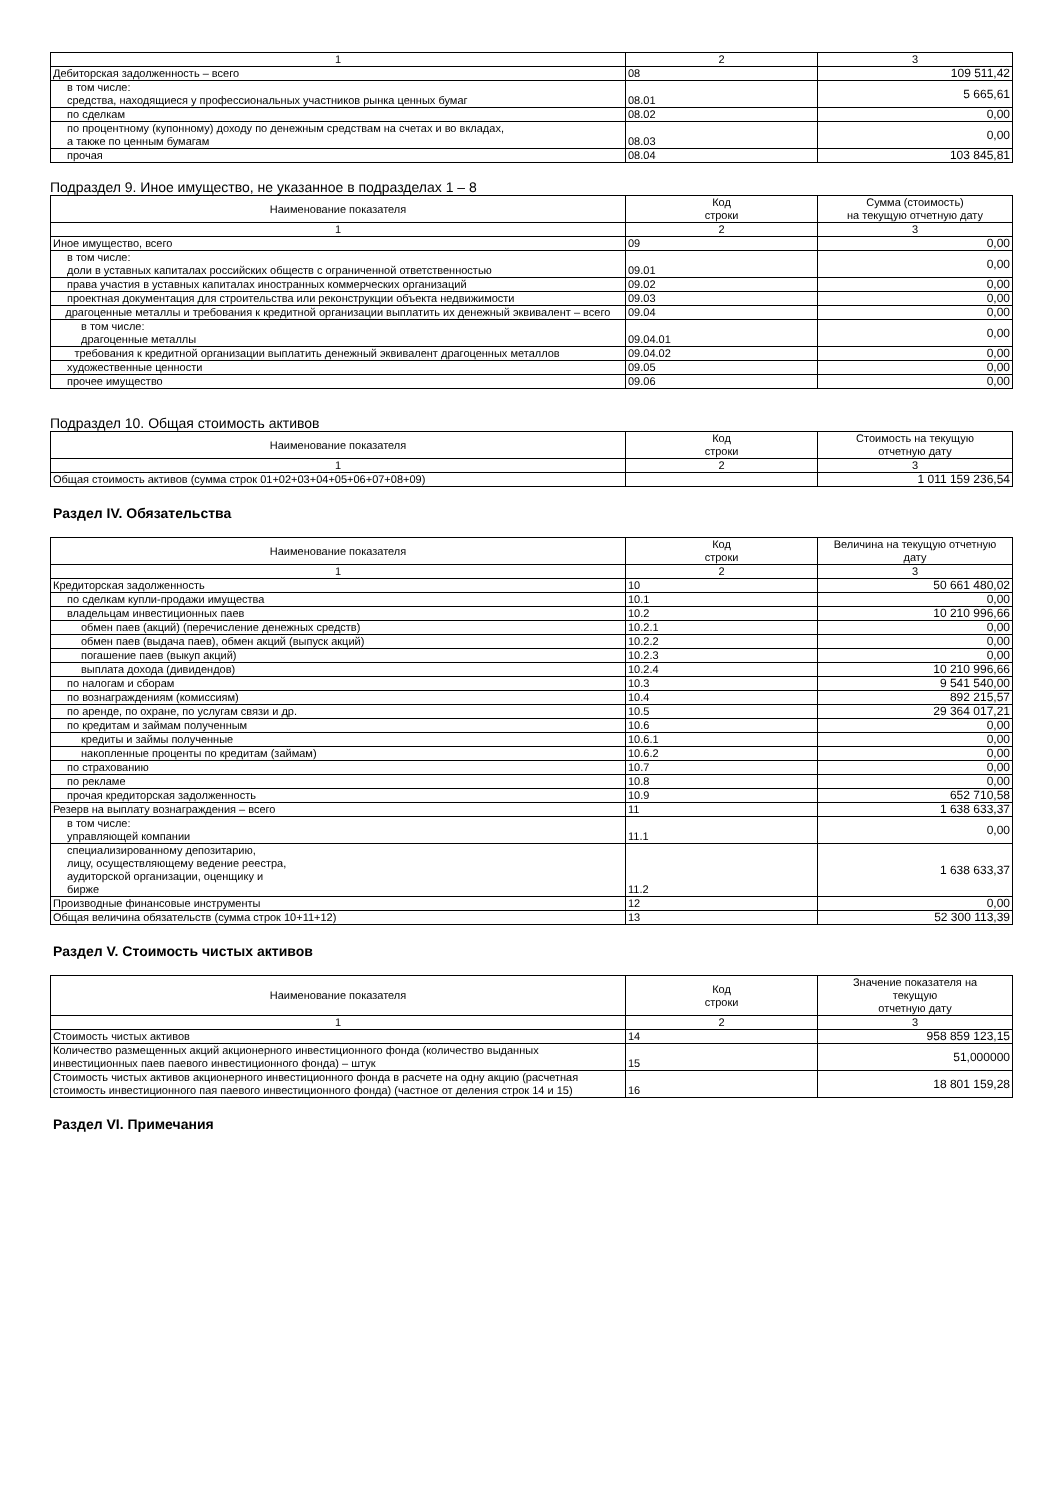| 1 | 2 | 3 |
| Дебиторская задолженность – всего | 08 | 109 511,42 |
| в том числе: средства, находящиеся у профессиональных участников рынка ценных бумаг | 08.01 | 5 665,61 |
| по сделкам | 08.02 | 0,00 |
| по процентному (купонному) доходу по денежным средствам на счетах и во вкладах, а также по ценным бумагам | 08.03 | 0,00 |
| прочая | 08.04 | 103 845,81 |
Подраздел 9. Иное имущество, не указанное в подразделах 1 – 8
| Наименование показателя | Код строки | Сумма (стоимость) на текущую отчетную дату |
| --- | --- | --- |
| 1 | 2 | 3 |
| Иное имущество, всего | 09 | 0,00 |
| в том числе: доли в уставных капиталах российских обществ с ограниченной ответственностью | 09.01 | 0,00 |
| права участия в уставных капиталах иностранных коммерческих организаций | 09.02 | 0,00 |
| проектная документация для строительства или реконструкции объекта недвижимости | 09.03 | 0,00 |
| драгоценные металлы и требования к кредитной организации выплатить их денежный эквивалент – всего | 09.04 | 0,00 |
| в том числе: драгоценные металлы | 09.04.01 | 0,00 |
| требования к кредитной организации выплатить денежный эквивалент драгоценных металлов | 09.04.02 | 0,00 |
| художественные ценности | 09.05 | 0,00 |
| прочее имущество | 09.06 | 0,00 |
Подраздел 10. Общая стоимость активов
| Наименование показателя | Код строки | Стоимость на текущую отчетную дату |
| --- | --- | --- |
| 1 | 2 | 3 |
| Общая стоимость активов (сумма строк 01+02+03+04+05+06+07+08+09) | | 1 011 159 236,54 |
Раздел IV. Обязательства
| Наименование показателя | Код строки | Величина на текущую отчетную дату |
| --- | --- | --- |
| 1 | 2 | 3 |
| Кредиторская задолженность | 10 | 50 661 480,02 |
| по сделкам купли-продажи имущества | 10.1 | 0,00 |
| владельцам инвестиционных паев | 10.2 | 10 210 996,66 |
| обмен паев (акций) (перечисление денежных средств) | 10.2.1 | 0,00 |
| обмен паев (выдача паев), обмен акций (выпуск акций) | 10.2.2 | 0,00 |
| погашение паев (выкуп акций) | 10.2.3 | 0,00 |
| выплата дохода (дивидендов) | 10.2.4 | 10 210 996,66 |
| по налогам и сборам | 10.3 | 9 541 540,00 |
| по вознаграждениям (комиссиям) | 10.4 | 892 215,57 |
| по аренде, по охране, по услугам связи и др. | 10.5 | 29 364 017,21 |
| по кредитам и займам полученным | 10.6 | 0,00 |
| кредиты и займы полученные | 10.6.1 | 0,00 |
| накопленные проценты по кредитам (займам) | 10.6.2 | 0,00 |
| по страхованию | 10.7 | 0,00 |
| по рекламе | 10.8 | 0,00 |
| прочая кредиторская задолженность | 10.9 | 652 710,58 |
| Резерв на выплату вознаграждения – всего | 11 | 1 638 633,37 |
| в том числе: управляющей компании | 11.1 | 0,00 |
| специализированному депозитарию, лицу, осуществляющему ведение реестра, аудиторской организации, оценщику и бирже | 11.2 | 1 638 633,37 |
| Производные финансовые инструменты | 12 | 0,00 |
| Общая величина обязательств (сумма строк 10+11+12) | 13 | 52 300 113,39 |
Раздел V. Стоимость чистых активов
| Наименование показателя | Код строки | Значение показателя на текущую отчетную дату |
| --- | --- | --- |
| 1 | 2 | 3 |
| Стоимость чистых активов | 14 | 958 859 123,15 |
| Количество размещенных акций акционерного инвестиционного фонда (количество выданных инвестиционных паев паевого инвестиционного фонда) – штук | 15 | 51,000000 |
| Стоимость чистых активов акционерного инвестиционного фонда в расчете на одну акцию (расчетная стоимость инвестиционного пая паевого инвестиционного фонда) (частное от деления строк 14 и 15) | 16 | 18 801 159,28 |
Раздел VI. Примечания